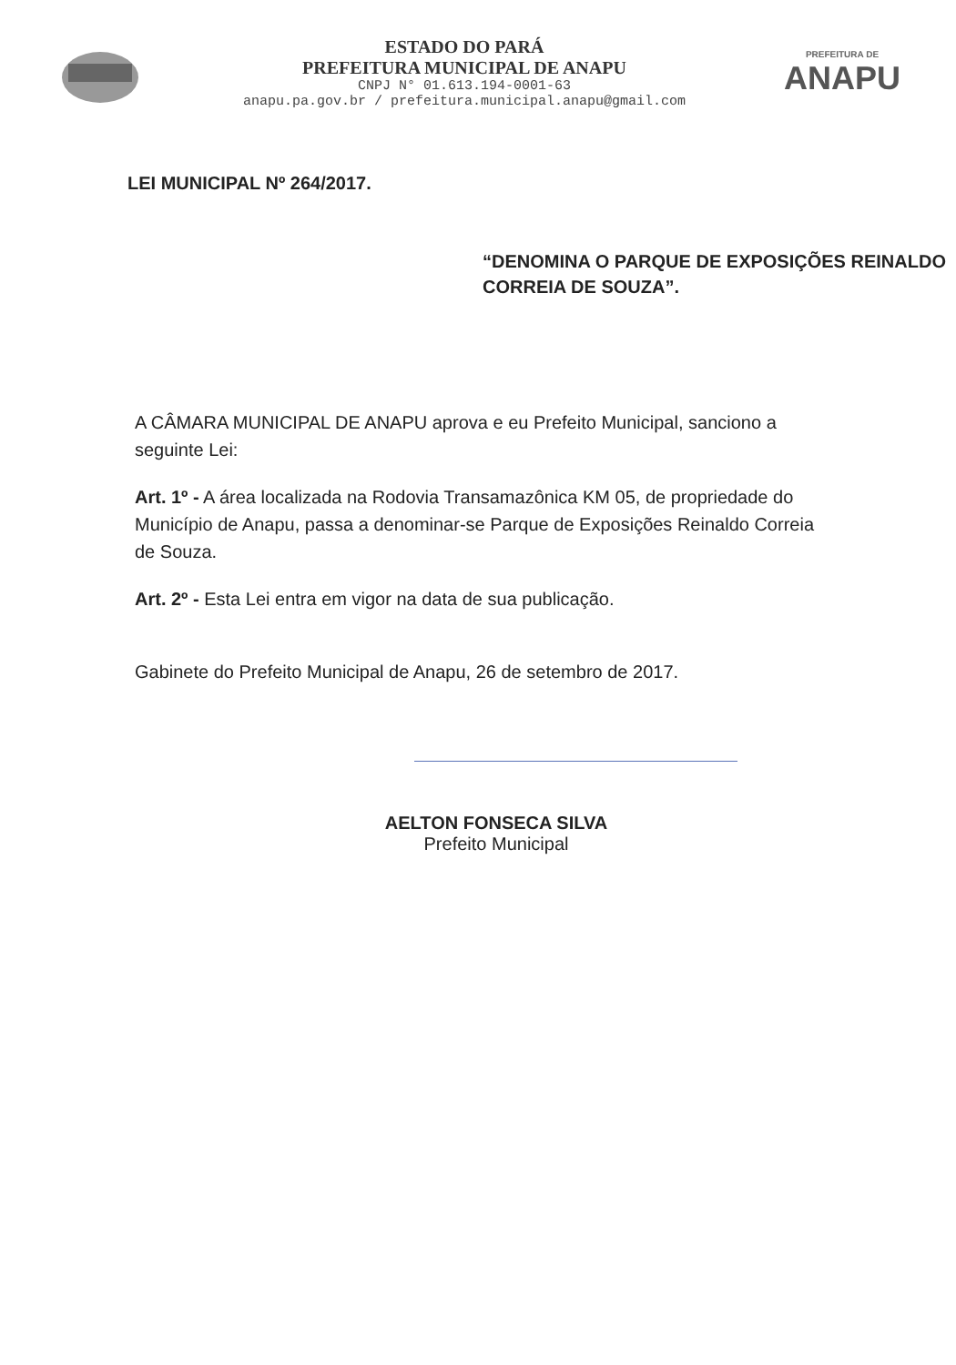ESTADO DO PARÁ
PREFEITURA MUNICIPAL DE ANAPU
CNPJ N° 01.613.194-0001-63
anapu.pa.gov.br / prefeitura.municipal.anapu@gmail.com
PREFEITURA DE
ANAPU
LEI MUNICIPAL Nº 264/2017.
“DENOMINA O PARQUE DE EXPOSIÇÕES REINALDO CORREIA DE SOUZA”.
A CÂMARA MUNICIPAL DE ANAPU aprova e eu Prefeito Municipal, sanciono a seguinte Lei:
Art. 1º - A área localizada na Rodovia Transamazônica KM 05, de propriedade do Município de Anapu, passa a denominar-se Parque de Exposições Reinaldo Correia de Souza.
Art. 2º - Esta Lei entra em vigor na data de sua publicação.
Gabinete do Prefeito Municipal de Anapu, 26 de setembro de 2017.
AELTON FONSECA SILVA
Prefeito Municipal